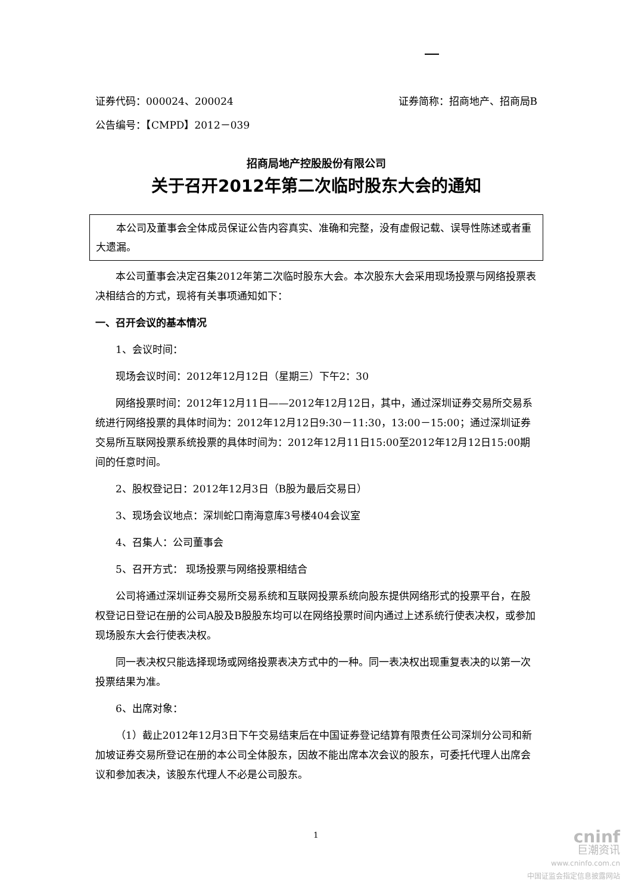证券代码：000024、200024 证券简称：招商地产、招商局B
公告编号：【CMPD】2012－039
招商局地产控股股份有限公司
关于召开2012年第二次临时股东大会的通知
  本公司及董事会全体成员保证公告内容真实、准确和完整，没有虚假记载、误导性陈述或者重大遗漏。
本公司董事会决定召集2012年第二次临时股东大会。本次股东大会采用现场投票与网络投票表决相结合的方式，现将有关事项通知如下：
一、召开会议的基本情况
1、会议时间：
现场会议时间：2012年12月12日（星期三）下午2：30
网络投票时间：2012年12月11日——2012年12月12日，其中，通过深圳证券交易所交易系统进行网络投票的具体时间为：2012年12月12日9:30－11:30，13:00－15:00；通过深圳证券交易所互联网投票系统投票的具体时间为：2012年12月11日15:00至2012年12月12日15:00期间的任意时间。
2、股权登记日：2012年12月3日（B股为最后交易日）
3、现场会议地点：深圳蛇口南海意库3号楼404会议室
4、召集人：公司董事会
5、召开方式： 现场投票与网络投票相结合
公司将通过深圳证券交易所交易系统和互联网投票系统向股东提供网络形式的投票平台，在股权登记日登记在册的公司A股及B股股东均可以在网络投票时间内通过上述系统行使表决权，或参加现场股东大会行使表决权。
同一表决权只能选择现场或网络投票表决方式中的一种。同一表决权出现重复表决的以第一次投票结果为准。
6、出席对象：
（1）截止2012年12月3日下午交易结束后在中国证券登记结算有限责任公司深圳分公司和新加坡证券交易所登记在册的本公司全体股东，因故不能出席本次会议的股东，可委托代理人出席会议和参加表决，该股东代理人不必是公司股东。
1
cninf
巨潮资讯
www.cninfo.com.cn
中国证监会指定信息披露网站